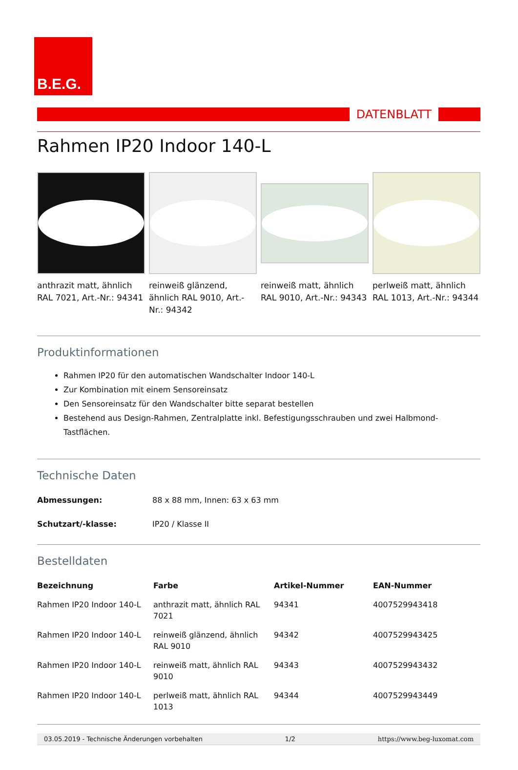B.E.G.
DATENBLATT
Rahmen IP20 Indoor 140-L
anthrazit matt, ähnlich RAL 7021, Art.-Nr.: 94341
reinweiß glänzend, ähnlich RAL 9010, Art.-Nr.: 94342
reinweiß matt, ähnlich RAL 9010, Art.-Nr.: 94343
perlweiß matt, ähnlich RAL 1013, Art.-Nr.: 94344
Produktinformationen
Rahmen IP20 für den automatischen Wandschalter Indoor 140-L
Zur Kombination mit einem Sensoreinsatz
Den Sensoreinsatz für den Wandschalter bitte separat bestellen
Bestehend aus Design-Rahmen, Zentralplatte inkl. Befestigungsschrauben und zwei Halbmond-Tastflächen.
Technische Daten
| Abmessungen: | 88 x 88 mm, Innen: 63 x 63 mm |
| Schutzart/-klasse: | IP20 / Klasse II |
Bestelldaten
| Bezeichnung | Farbe | Artikel-Nummer | EAN-Nummer |
| --- | --- | --- | --- |
| Rahmen IP20 Indoor 140-L | anthrazit matt, ähnlich RAL 7021 | 94341 | 4007529943418 |
| Rahmen IP20 Indoor 140-L | reinweiß glänzend, ähnlich RAL 9010 | 94342 | 4007529943425 |
| Rahmen IP20 Indoor 140-L | reinweiß matt, ähnlich RAL 9010 | 94343 | 4007529943432 |
| Rahmen IP20 Indoor 140-L | perlweiß matt, ähnlich RAL 1013 | 94344 | 4007529943449 |
03.05.2019 - Technische Änderungen vorbehalten 1/2 https://www.beg-luxomat.com